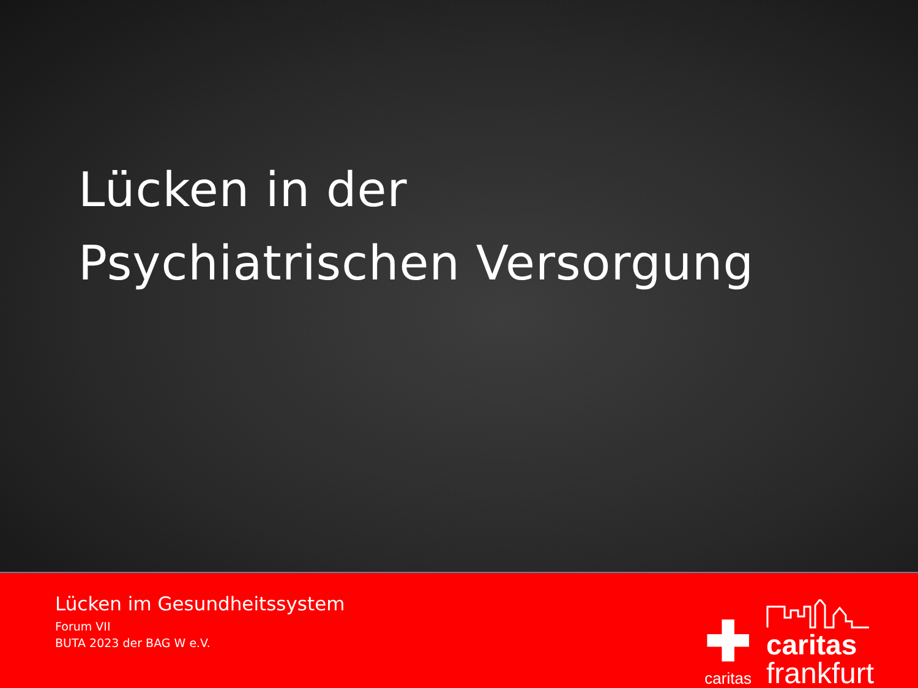Lücken in der
Psychiatrischen Versorgung
Lücken im Gesundheitssystem
Forum VII
BUTA 2023 der BAG W e.V.
✚
caritas
caritas
frankfurt